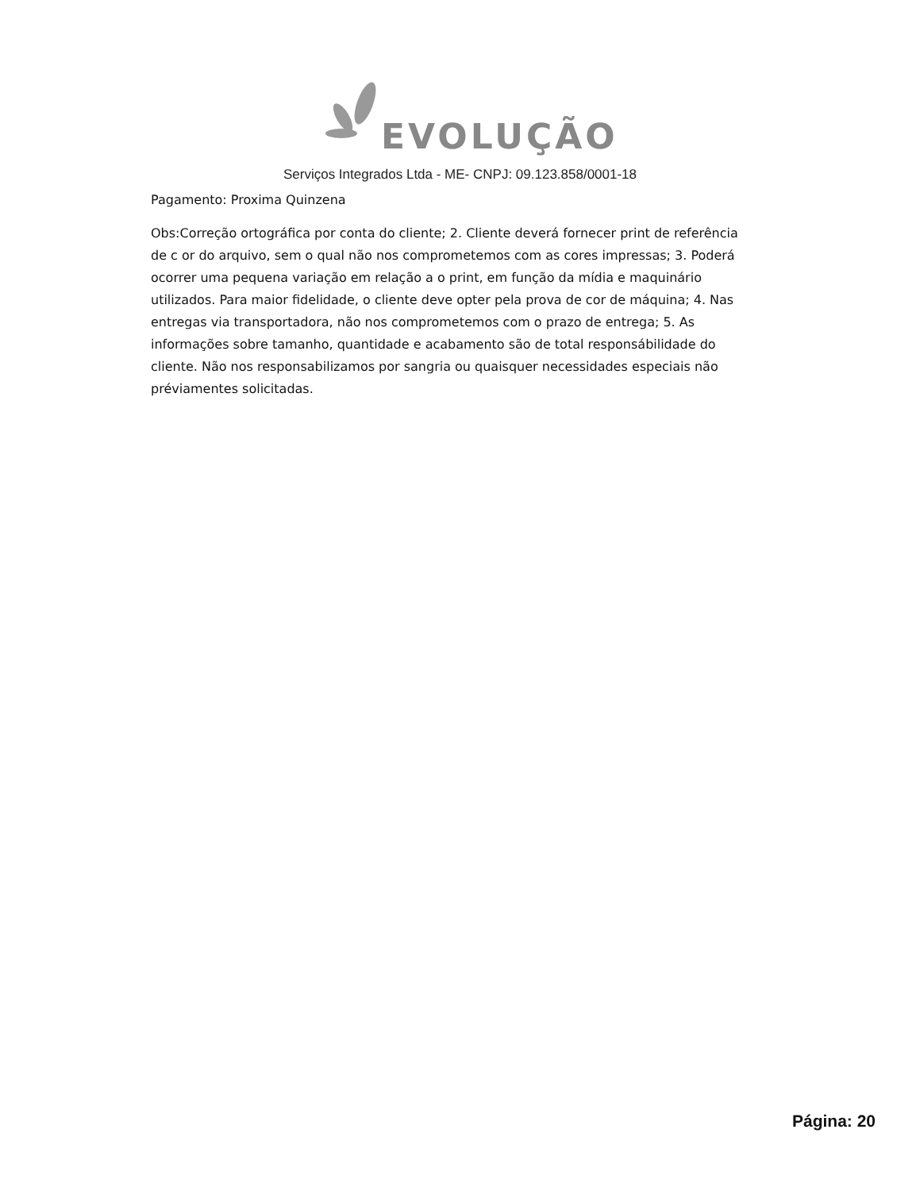EVOLUÇÃO
Serviços Integrados Ltda - ME- CNPJ: 09.123.858/0001-18
Pagamento: Proxima Quinzena
Obs:Correção ortográfica por conta do cliente; 2. Cliente deverá fornecer print de referência de c or do arquivo, sem o qual não nos comprometemos com as cores impressas; 3. Poderá ocorrer uma pequena variação em relação a o print, em função da mídia e maquinário utilizados. Para maior fidelidade, o cliente deve opter pela prova de cor de máquina; 4. Nas entregas via transportadora, não nos comprometemos com o prazo de entrega; 5. As informações sobre tamanho, quantidade e acabamento são de total responsábilidade do cliente. Não nos responsabilizamos por sangria ou quaisquer necessidades especiais não préviamentes solicitadas.
Página: 20